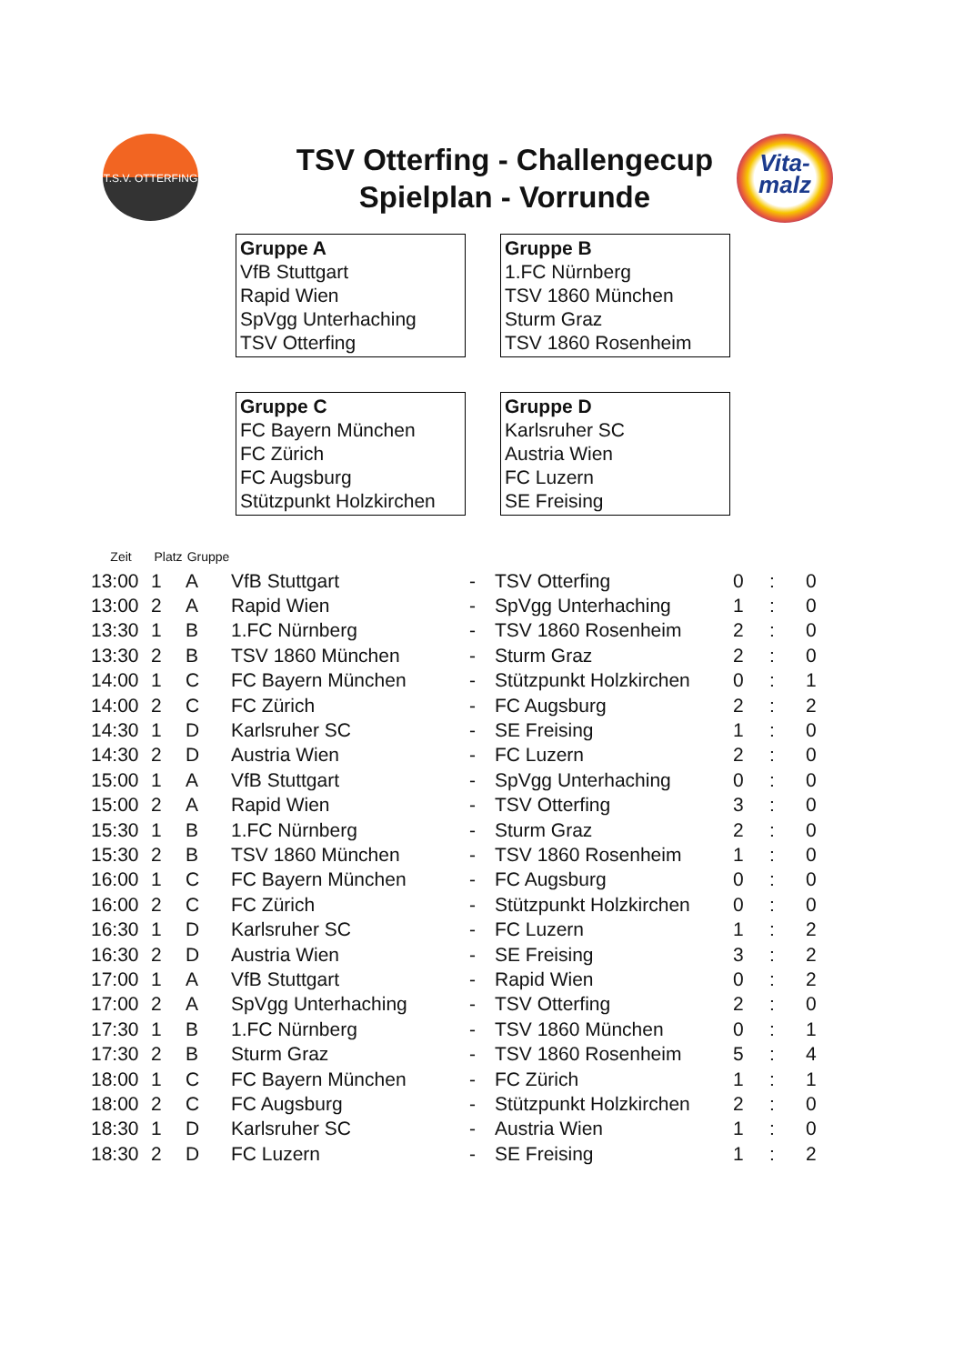T.S.V. OTTERFING
Vita-
malz
TSV Otterfing - Challengecup
Spielplan - Vorrunde
Gruppe A
VfB Stuttgart
Rapid Wien
SpVgg Unterhaching
TSV Otterfing
Gruppe B
1.FC Nürnberg
TSV 1860 München
Sturm Graz
TSV 1860 Rosenheim
Gruppe C
FC Bayern München
FC Zürich
FC Augsburg
Stützpunkt Holzkirchen
Gruppe D
Karlsruher SC
Austria Wien
FC Luzern
SE Freising
| Zeit | Platz | Gruppe | | | | | | |
| --- | --- | --- | --- | --- | --- | --- | --- | --- |
| 13:00 | 1 | A | VfB Stuttgart | - | TSV Otterfing | 0 | : | 0 |
| 13:00 | 2 | A | Rapid Wien | - | SpVgg Unterhaching | 1 | : | 0 |
| 13:30 | 1 | B | 1.FC Nürnberg | - | TSV 1860 Rosenheim | 2 | : | 0 |
| 13:30 | 2 | B | TSV 1860 München | - | Sturm Graz | 2 | : | 0 |
| 14:00 | 1 | C | FC Bayern München | - | Stützpunkt Holzkirchen | 0 | : | 1 |
| 14:00 | 2 | C | FC Zürich | - | FC Augsburg | 2 | : | 2 |
| 14:30 | 1 | D | Karlsruher SC | - | SE Freising | 1 | : | 0 |
| 14:30 | 2 | D | Austria Wien | - | FC Luzern | 2 | : | 0 |
| 15:00 | 1 | A | VfB Stuttgart | - | SpVgg Unterhaching | 0 | : | 0 |
| 15:00 | 2 | A | Rapid Wien | - | TSV Otterfing | 3 | : | 0 |
| 15:30 | 1 | B | 1.FC Nürnberg | - | Sturm Graz | 2 | : | 0 |
| 15:30 | 2 | B | TSV 1860 München | - | TSV 1860 Rosenheim | 1 | : | 0 |
| 16:00 | 1 | C | FC Bayern München | - | FC Augsburg | 0 | : | 0 |
| 16:00 | 2 | C | FC Zürich | - | Stützpunkt Holzkirchen | 0 | : | 0 |
| 16:30 | 1 | D | Karlsruher SC | - | FC Luzern | 1 | : | 2 |
| 16:30 | 2 | D | Austria Wien | - | SE Freising | 3 | : | 2 |
| 17:00 | 1 | A | VfB Stuttgart | - | Rapid Wien | 0 | : | 2 |
| 17:00 | 2 | A | SpVgg Unterhaching | - | TSV Otterfing | 2 | : | 0 |
| 17:30 | 1 | B | 1.FC Nürnberg | - | TSV 1860 München | 0 | : | 1 |
| 17:30 | 2 | B | Sturm Graz | - | TSV 1860 Rosenheim | 5 | : | 4 |
| 18:00 | 1 | C | FC Bayern München | - | FC Zürich | 1 | : | 1 |
| 18:00 | 2 | C | FC Augsburg | - | Stützpunkt Holzkirchen | 2 | : | 0 |
| 18:30 | 1 | D | Karlsruher SC | - | Austria Wien | 1 | : | 0 |
| 18:30 | 2 | D | FC Luzern | - | SE Freising | 1 | : | 2 |